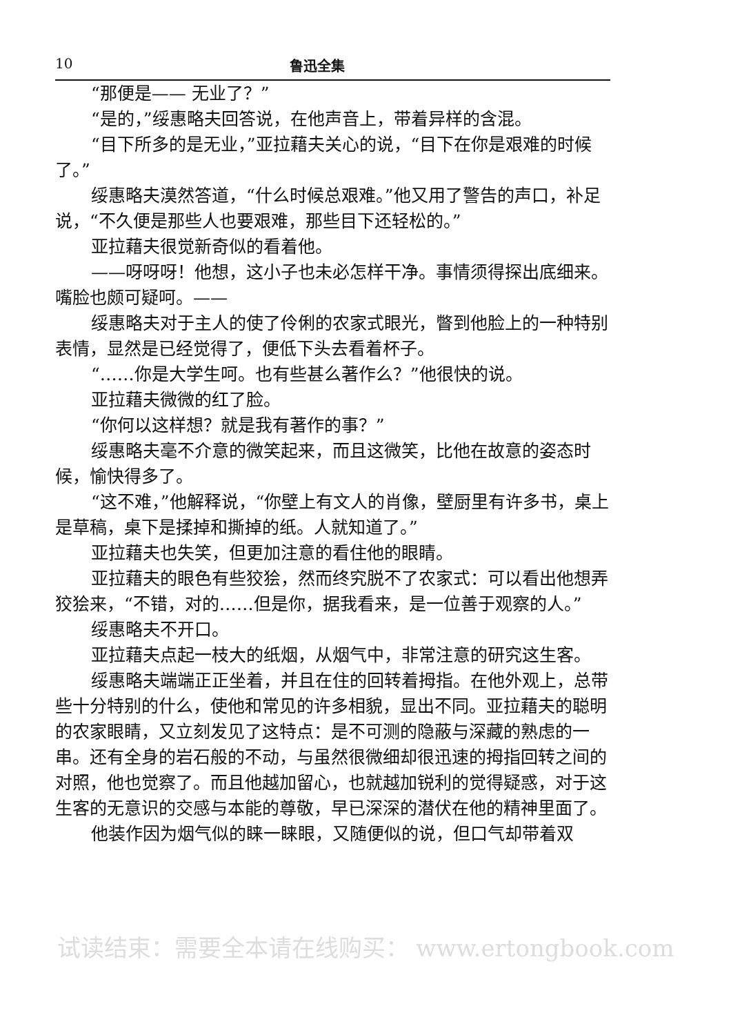10 鲁迅全集
“那便是—— 无业了？”
“是的，”绥惠略夫回答说，在他声音上，带着异样的含混。
“目下所多的是无业，”亚拉藉夫关心的说，“目下在你是艰难的时候了。”
绥惠略夫漠然答道，“什么时候总艰难。”他又用了警告的声口，补足说，“不久便是那些人也要艰难，那些目下还轻松的。”
亚拉藉夫很觉新奇似的看着他。
——呀呀呀！他想，这小子也未必怎样干净。事情须得探出底细来。嘴脸也颇可疑呵。——
绥惠略夫对于主人的使了伶俐的农家式眼光，瞥到他脸上的一种特别表情，显然是已经觉得了，便低下头去看着杯子。
“……你是大学生呵。也有些甚么著作么？”他很快的说。
亚拉藉夫微微的红了脸。
“你何以这样想？就是我有著作的事？”
绥惠略夫毫不介意的微笑起来，而且这微笑，比他在故意的姿态时候，愉快得多了。
“这不难，”他解释说，“你壁上有文人的肖像，壁厨里有许多书，桌上是草稿，桌下是揉掉和撕掉的纸。人就知道了。”
亚拉藉夫也失笑，但更加注意的看住他的眼睛。
亚拉藉夫的眼色有些狡狯，然而终究脱不了农家式：可以看出他想弄狡狯来，“不错，对的……但是你，据我看来，是一位善于观察的人。”
绥惠略夫不开口。
亚拉藉夫点起一枝大的纸烟，从烟气中，非常注意的研究这生客。
绥惠略夫端端正正坐着，并且在住的回转着拇指。在他外观上，总带些十分特别的什么，使他和常见的许多相貌，显出不同。亚拉藉夫的聪明的农家眼睛，又立刻发见了这特点：是不可测的隐蔽与深藏的熟虑的一串。还有全身的岩石般的不动，与虽然很微细却很迅速的拇指回转之间的对照，他也觉察了。而且他越加留心，也就越加锐利的觉得疑惑，对于这生客的无意识的交感与本能的尊敬，早已深深的潜伏在他的精神里面了。
他装作因为烟气似的睐一睐眼，又随便似的说，但口气却带着双
试读结束：需要全本请在线购买： www.ertongbook.com